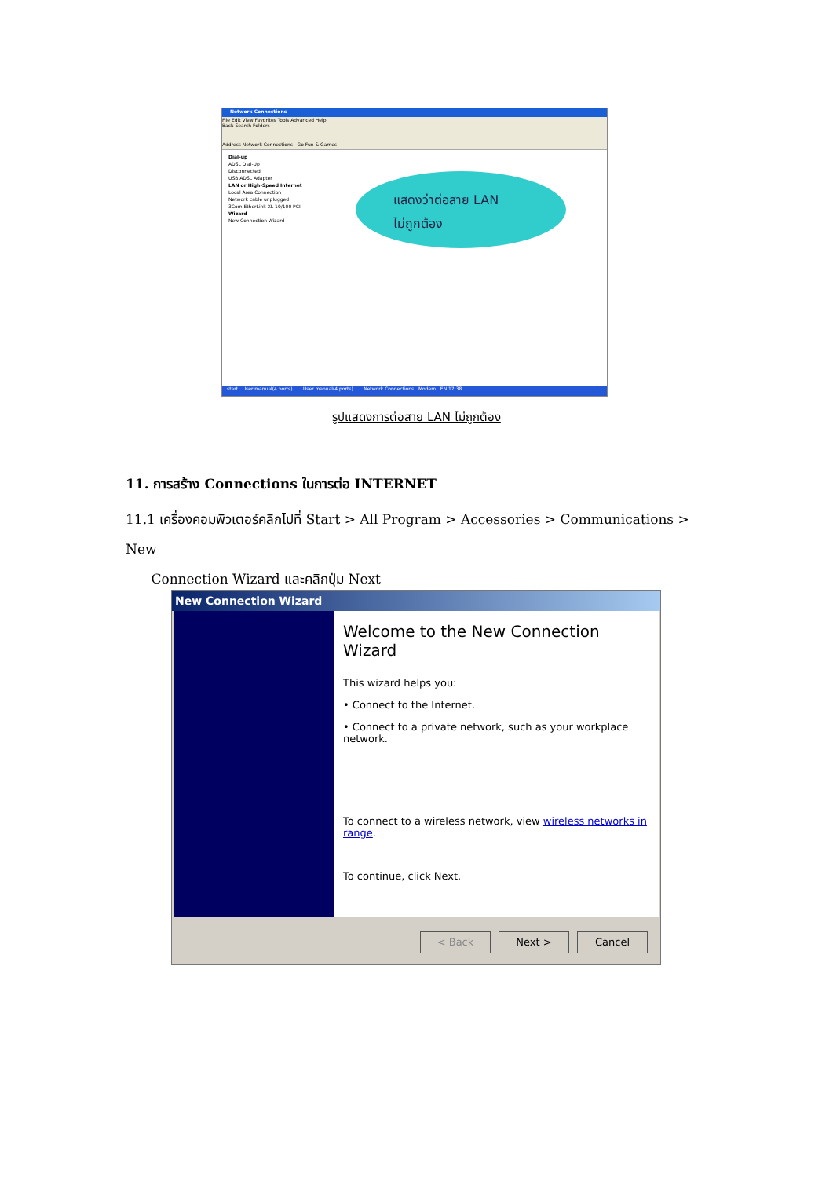Network Connections
File Edit View Favorites Tools Advanced Help
Back Search Folders
Address Network Connections Go Fun & Games
Dial-up
ADSL Dial-Up
Disconnected
USB ADSL Adapter
LAN or High-Speed Internet
Local Area Connection
Network cable unplugged
3Com EtherLink XL 10/100 PCI
Wizard
New Connection Wizard
แสดงว่าต่อสาย LAN
ไม่ถูกต้อง
start User manual(4 ports) ... User manual(4 ports) ... Network Connections Modem EN 17:38
รูปแสดงการต่อสาย LAN ไม่ถูกต้อง
11. การสร้าง Connections ในการต่อ INTERNET
11.1 เครื่องคอมพิวเตอร์คลิกไปที่ Start > All Program > Accessories > Communications > New
Connection Wizard และคลิกปุ่ม Next
New Connection Wizard
Welcome to the New Connection Wizard
This wizard helps you:
• Connect to the Internet.
• Connect to a private network, such as your workplace network.
To connect to a wireless network, view wireless networks in range.
To continue, click Next.
< Back Next > Cancel